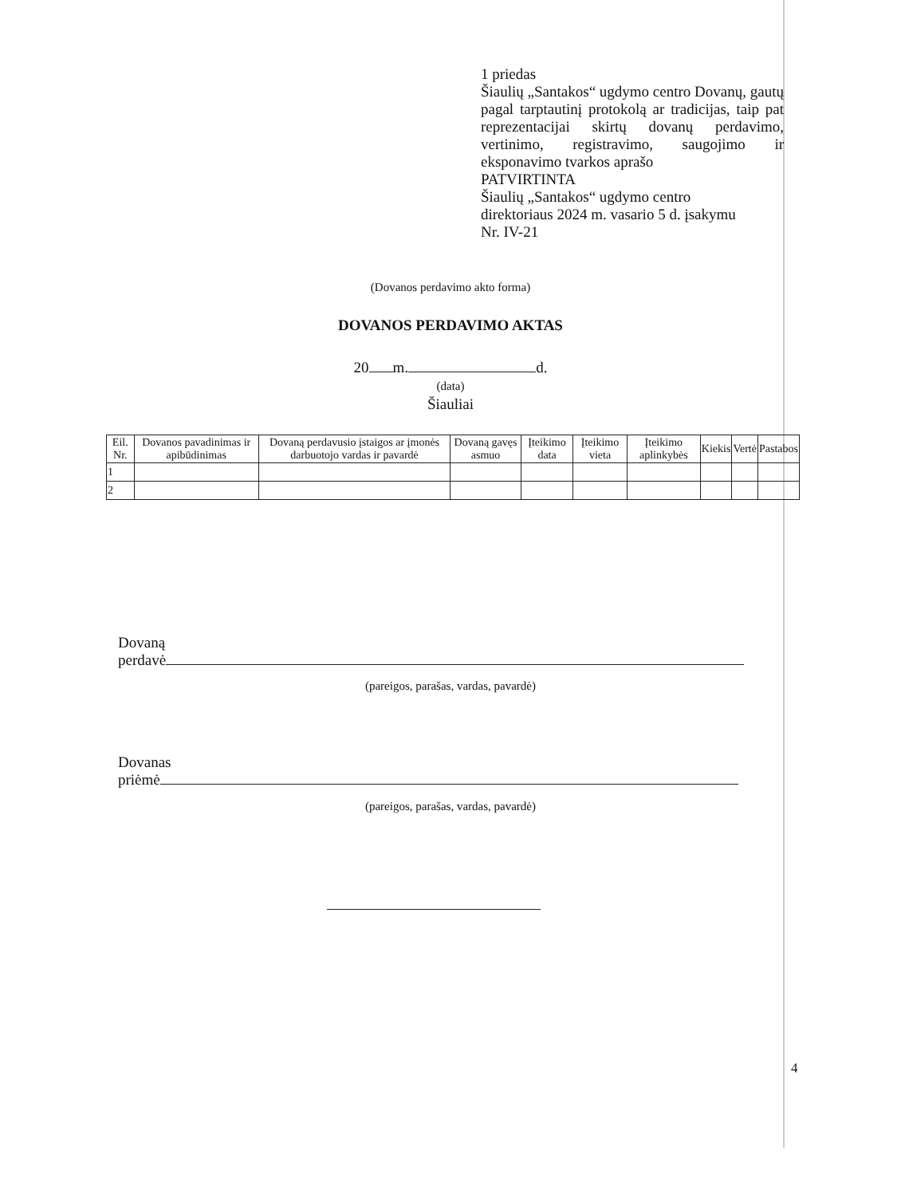1 priedas
Šiaulių „Santakos“ ugdymo centro Dovanų, gautų pagal tarptautinį protokolą ar tradicijas, taip pat reprezentacijai skirtų dovanų perdavimo, vertinimo, registravimo, saugojimo ir eksponavimo tvarkos aprašo
PATVIRTINTA
Šiaulių „Santakos“ ugdymo centro
direktoriaus 2024 m. vasario 5 d. įsakymu
Nr. IV-21
(Dovanos perdavimo akto forma)
DOVANOS PERDAVIMO AKTAS
20 m. d.
(data)
Šiauliai
| Eil. Nr. | Dovanos pavadinimas ir apibūdinimas | Dovaną perdavusio įstaigos ar įmonės darbuotojo vardas ir pavardė | Dovaną gavęs asmuo | Įteikimo data | Įteikimo vieta | Įteikimo aplinkybės | Kiekis | Vertė | Pastabos |
| --- | --- | --- | --- | --- | --- | --- | --- | --- | --- |
| 1 | | | | | | | | | |
| 2 | | | | | | | | | |
Dovaną
perdavė
(pareigos, parašas, vardas, pavardė)
Dovanas
priėmė
(pareigos, parašas, vardas, pavardė)
4